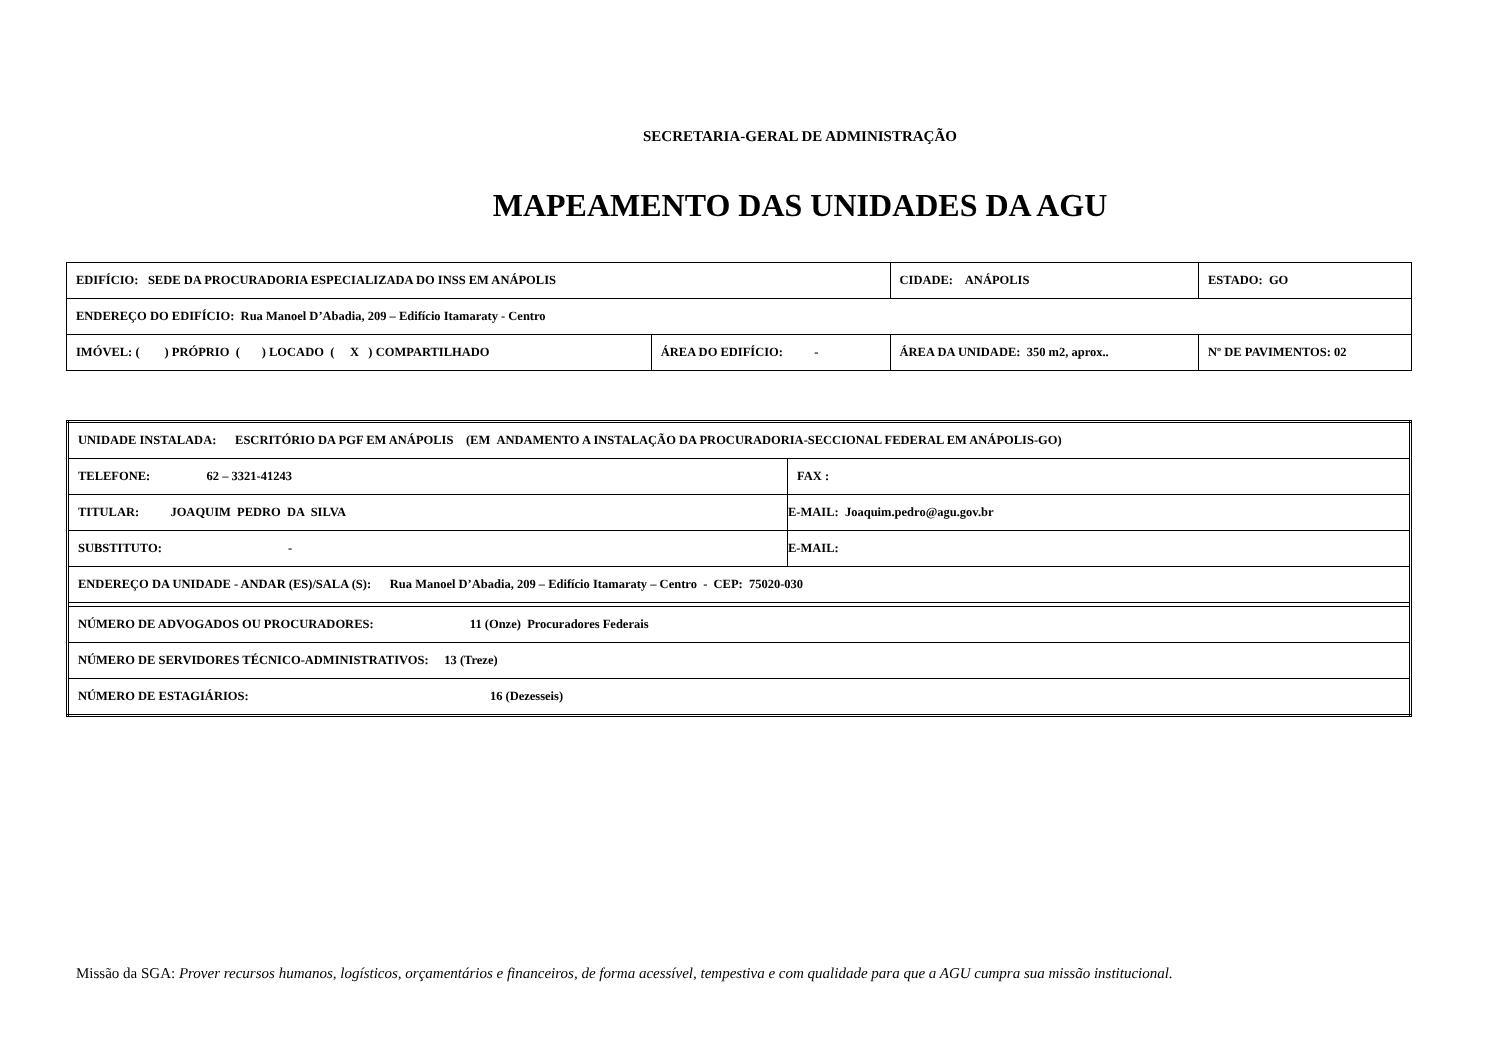SECRETARIA-GERAL DE ADMINISTRAÇÃO
MAPEAMENTO DAS UNIDADES DA AGU
| EDIFÍCIO: SEDE DA PROCURADORIA ESPECIALIZADA DO INSS EM ANÁPOLIS | | CIDADE: ANÁPOLIS | | ESTADO: GO |
| ENDEREÇO DO EDIFÍCIO: Rua Manoel D’Abadia, 209 – Edifício Itamaraty - Centro | | | | |
| IMÓVEL: ( ) PRÓPRIO ( ) LOCADO ( X ) COMPARTILHADO | ÁREA DO EDIFÍCIO: - | ÁREA DA UNIDADE: 350 m2, aprox.. | Nº DE PAVIMENTOS: 02 | |
| UNIDADE INSTALADA: ESCRITÓRIO DA PGF EM ANÁPOLIS (EM ANDAMENTO A INSTALAÇÃO DA PROCURADORIA-SECCIONAL FEDERAL EM ANÁPOLIS-GO) | |
| TELEFONE: 62 – 3321-41243 | FAX : |
| TITULAR: JOAQUIM PEDRO DA SILVA | E-MAIL: Joaquim.pedro@agu.gov.br |
| SUBSTITUTO: - | E-MAIL: |
| ENDEREÇO DA UNIDADE - ANDAR (ES)/SALA (S): Rua Manoel D’Abadia, 209 – Edifício Itamaraty – Centro - CEP: 75020-030 | |
| NÚMERO DE ADVOGADOS OU PROCURADORES: 11 (Onze) Procuradores Federais | |
| NÚMERO DE SERVIDORES TÉCNICO-ADMINISTRATIVOS: 13 (Treze) | |
| NÚMERO DE ESTAGIÁRIOS: 16 (Dezesseis) | |
Missão da SGA: Prover recursos humanos, logísticos, orçamentários e financeiros, de forma acessível, tempestiva e com qualidade para que a AGU cumpra sua missão institucional.